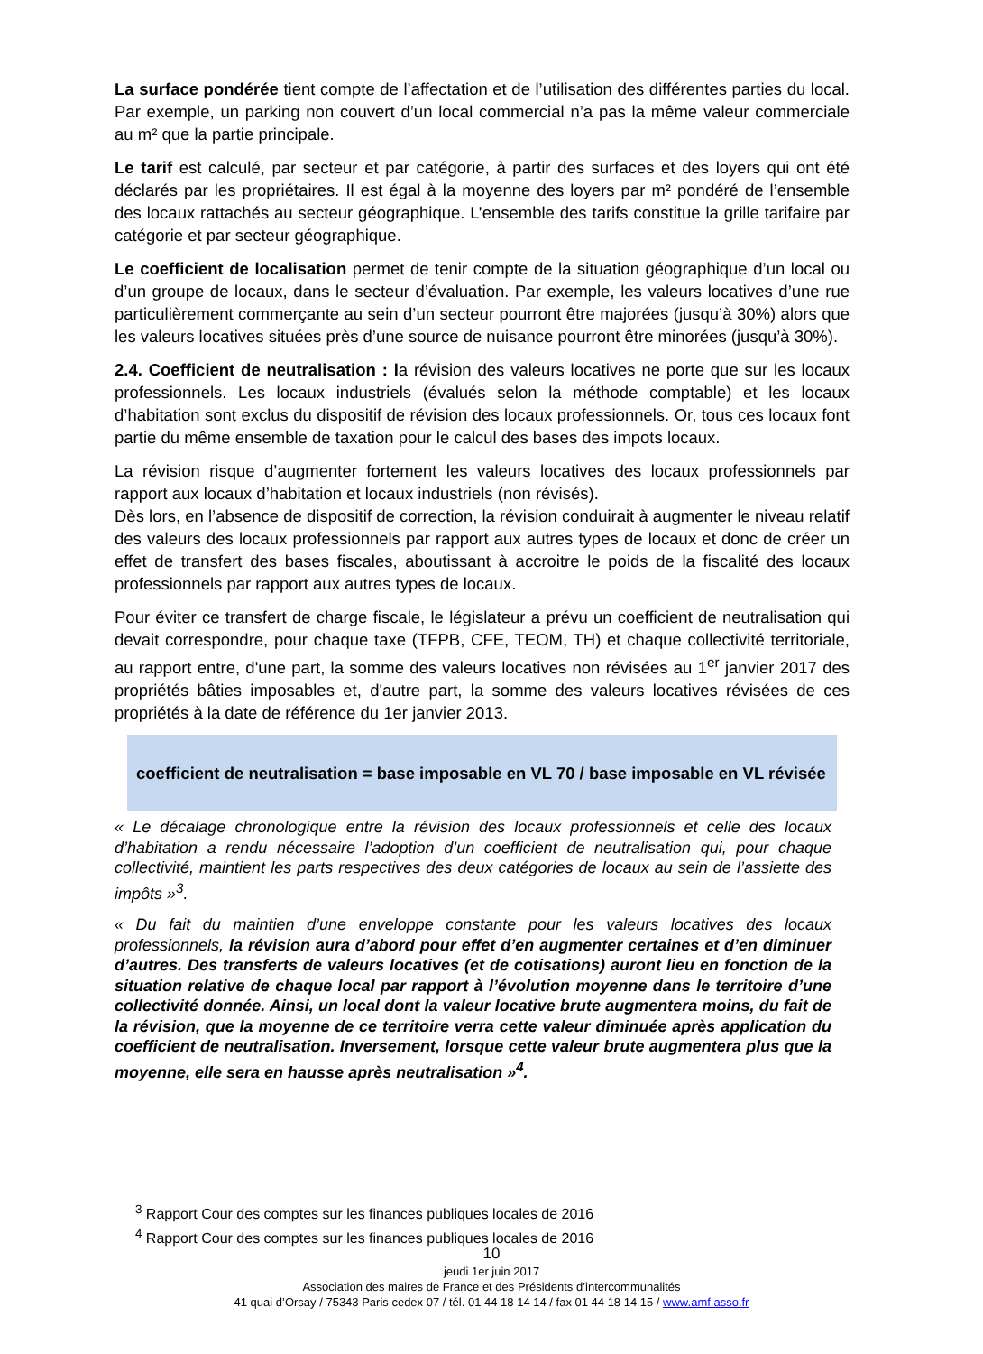La surface pondérée tient compte de l’affectation et de l’utilisation des différentes parties du local. Par exemple, un parking non couvert d’un local commercial n’a pas la même valeur commerciale au m² que la partie principale.
Le tarif est calculé, par secteur et par catégorie, à partir des surfaces et des loyers qui ont été déclarés par les propriétaires. Il est égal à la moyenne des loyers par m² pondéré de l’ensemble des locaux rattachés au secteur géographique. L’ensemble des tarifs constitue la grille tarifaire par catégorie et par secteur géographique.
Le coefficient de localisation permet de tenir compte de la situation géographique d’un local ou d’un groupe de locaux, dans le secteur d’évaluation. Par exemple, les valeurs locatives d’une rue particulièrement commerçante au sein d’un secteur pourront être majorées (jusqu’à 30%) alors que les valeurs locatives situées près d’une source de nuisance pourront être minorées (jusqu’à 30%).
2.4. Coefficient de neutralisation : la révision des valeurs locatives ne porte que sur les locaux professionnels. Les locaux industriels (évalués selon la méthode comptable) et les locaux d’habitation sont exclus du dispositif de révision des locaux professionnels. Or, tous ces locaux font partie du même ensemble de taxation pour le calcul des bases des impots locaux.
La révision risque d’augmenter fortement les valeurs locatives des locaux professionnels par rapport aux locaux d’habitation et locaux industriels (non révisés).
Dès lors, en l’absence de dispositif de correction, la révision conduirait à augmenter le niveau relatif des valeurs des locaux professionnels par rapport aux autres types de locaux et donc de créer un effet de transfert des bases fiscales, aboutissant à accroitre le poids de la fiscalité des locaux professionnels par rapport aux autres types de locaux.
Pour éviter ce transfert de charge fiscale, le législateur a prévu un coefficient de neutralisation qui devait correspondre, pour chaque taxe (TFPB, CFE, TEOM, TH) et chaque collectivité territoriale, au rapport entre, d'une part, la somme des valeurs locatives non révisées au 1<sup>er</sup> janvier 2017 des propriétés bâties imposables et, d'autre part, la somme des valeurs locatives révisées de ces propriétés à la date de référence du 1er janvier 2013.
coefficient de neutralisation = base imposable en VL 70 / base imposable en VL révisée
« Le décalage chronologique entre la révision des locaux professionnels et celle des locaux d’habitation a rendu nécessaire l’adoption d’un coefficient de neutralisation qui, pour chaque collectivité, maintient les parts respectives des deux catégories de locaux au sein de l’assiette des impôts »<sup>3</sup>.
« Du fait du maintien d’une enveloppe constante pour les valeurs locatives des locaux professionnels, la révision aura d’abord pour effet d’en augmenter certaines et d’en diminuer d’autres. Des transferts de valeurs locatives (et de cotisations) auront lieu en fonction de la situation relative de chaque local par rapport à l’évolution moyenne dans le territoire d’une collectivité donnée. Ainsi, un local dont la valeur locative brute augmentera moins, du fait de la révision, que la moyenne de ce territoire verra cette valeur diminuée après application du coefficient de neutralisation. Inversement, lorsque cette valeur brute augmentera plus que la moyenne, elle sera en hausse après neutralisation »<sup>4</sup>.
<sup>3</sup> Rapport Cour des comptes sur les finances publiques locales de 2016
<sup>4</sup> Rapport Cour des comptes sur les finances publiques locales de 2016
10
jeudi 1er juin 2017
Association des maires de France et des Présidents d’intercommunalités
41 quai d’Orsay / 75343 Paris cedex 07 / tél. 01 44 18 14 14 / fax 01 44 18 14 15 / www.amf.asso.fr